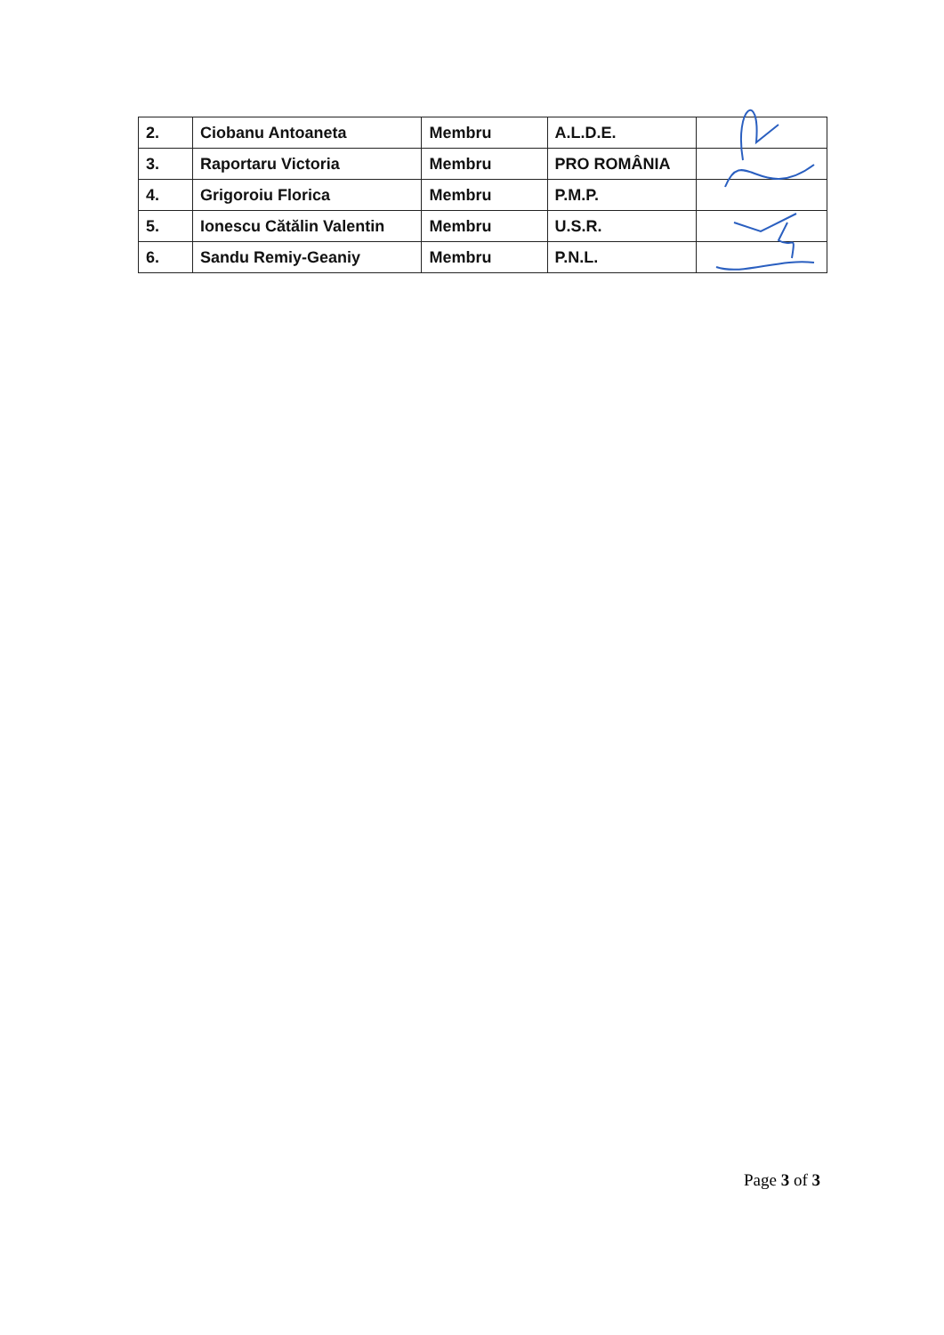| 2. | Ciobanu Antoaneta | Membru | A.L.D.E. | |
| 3. | Raportaru Victoria | Membru | PRO ROMÂNIA | |
| 4. | Grigoroiu Florica | Membru | P.M.P. | |
| 5. | Ionescu Cătălin Valentin | Membru | U.S.R. | |
| 6. | Sandu Remiy-Geaniy | Membru | P.N.L. | |
Page 3 of 3